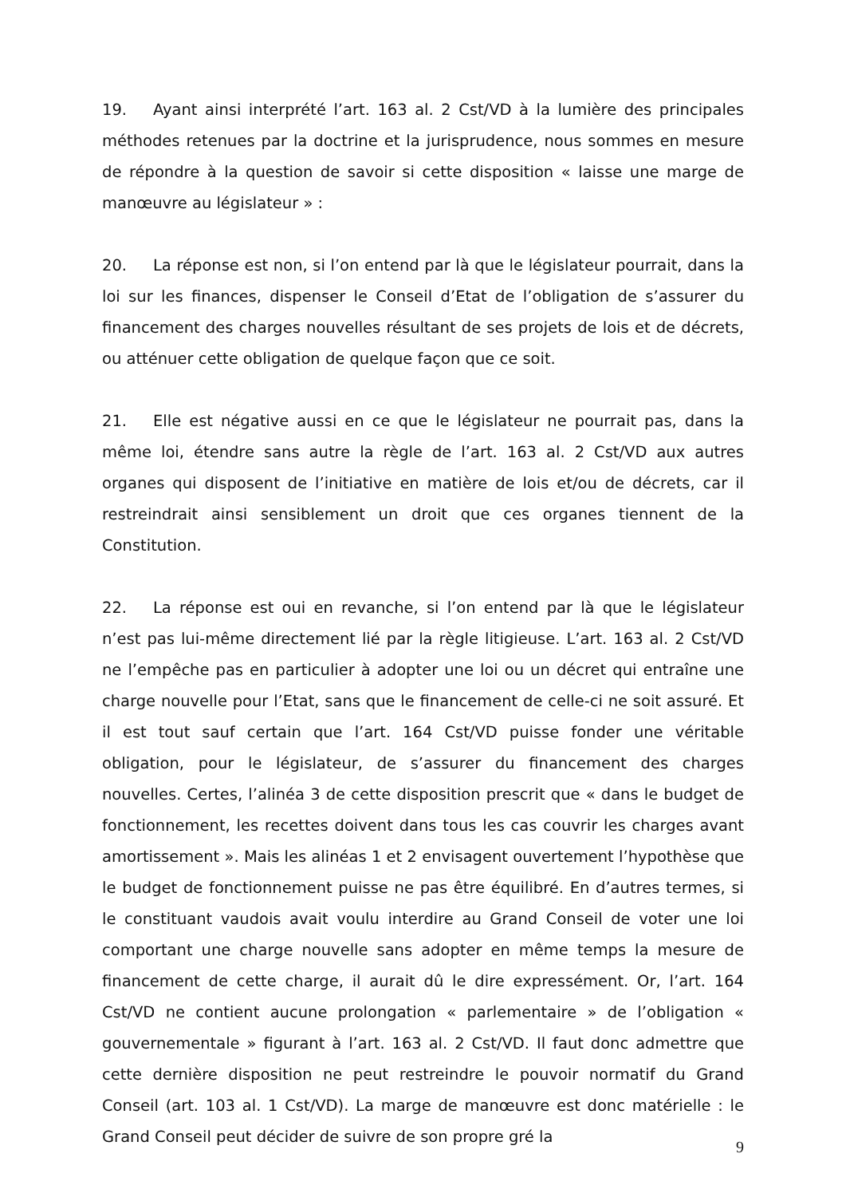19. Ayant ainsi interprété l’art. 163 al. 2 Cst/VD à la lumière des principales méthodes retenues par la doctrine et la jurisprudence, nous sommes en mesure de répondre à la question de savoir si cette disposition « laisse une marge de manœuvre au législateur » :
20. La réponse est non, si l’on entend par là que le législateur pourrait, dans la loi sur les finances, dispenser le Conseil d’Etat de l’obligation de s’assurer du financement des charges nouvelles résultant de ses projets de lois et de décrets, ou atténuer cette obligation de quelque façon que ce soit.
21. Elle est négative aussi en ce que le législateur ne pourrait pas, dans la même loi, étendre sans autre la règle de l’art. 163 al. 2 Cst/VD aux autres organes qui disposent de l’initiative en matière de lois et/ou de décrets, car il restreindrait ainsi sensiblement un droit que ces organes tiennent de la Constitution.
22. La réponse est oui en revanche, si l’on entend par là que le législateur n’est pas lui-même directement lié par la règle litigieuse. L’art. 163 al. 2 Cst/VD ne l’empêche pas en particulier à adopter une loi ou un décret qui entraîne une charge nouvelle pour l’Etat, sans que le financement de celle-ci ne soit assuré. Et il est tout sauf certain que l’art. 164 Cst/VD puisse fonder une véritable obligation, pour le législateur, de s’assurer du financement des charges nouvelles. Certes, l’alinéa 3 de cette disposition prescrit que « dans le budget de fonctionnement, les recettes doivent dans tous les cas couvrir les charges avant amortissement ». Mais les alinéas 1 et 2 envisagent ouvertement l’hypothèse que le budget de fonctionnement puisse ne pas être équilibré. En d’autres termes, si le constituant vaudois avait voulu interdire au Grand Conseil de voter une loi comportant une charge nouvelle sans adopter en même temps la mesure de financement de cette charge, il aurait dû le dire expressément. Or, l’art. 164 Cst/VD ne contient aucune prolongation « parlementaire » de l’obligation « gouvernementale » figurant à l’art. 163 al. 2 Cst/VD. Il faut donc admettre que cette dernière disposition ne peut restreindre le pouvoir normatif du Grand Conseil (art. 103 al. 1 Cst/VD). La marge de manœuvre est donc matérielle : le Grand Conseil peut décider de suivre de son propre gré la
9